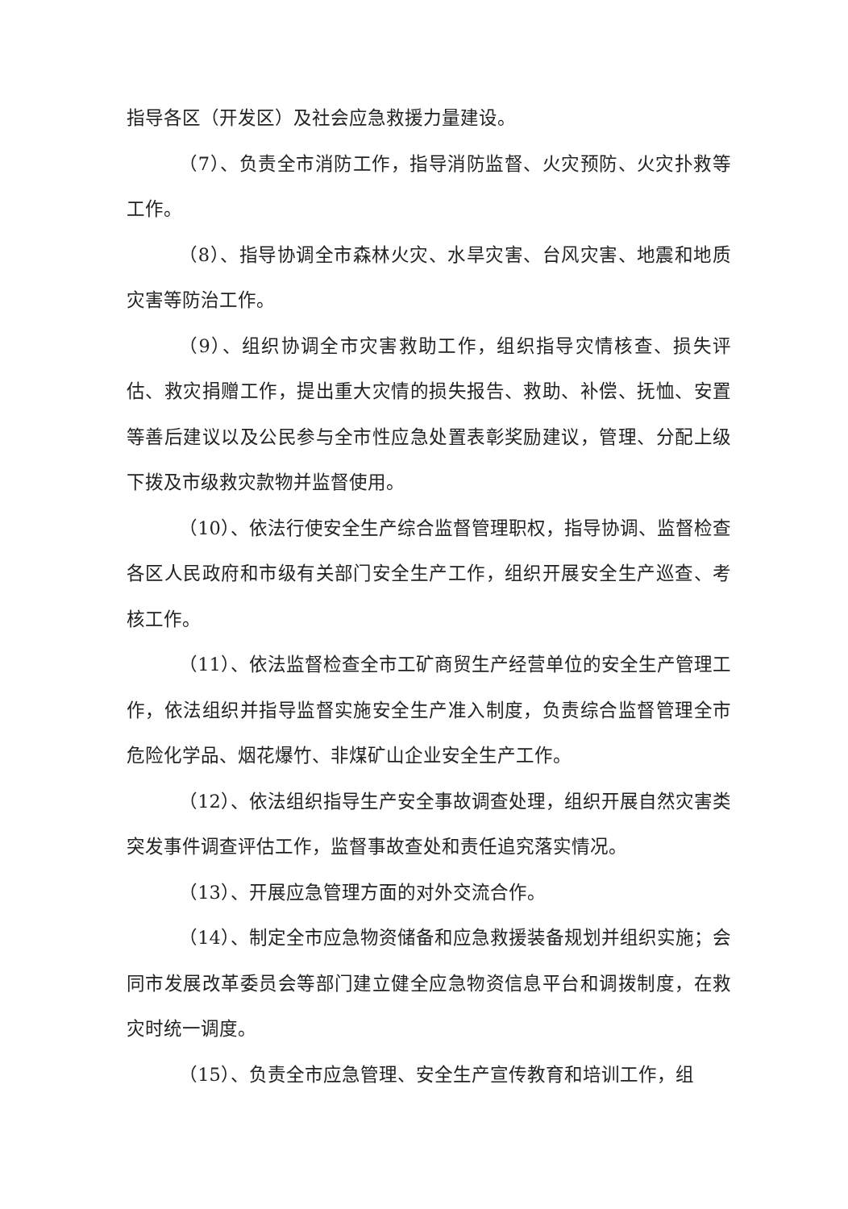指导各区（开发区）及社会应急救援力量建设。
（7）、负责全市消防工作，指导消防监督、火灾预防、火灾扑救等工作。
（8）、指导协调全市森林火灾、水旱灾害、台风灾害、地震和地质灾害等防治工作。
（9）、组织协调全市灾害救助工作，组织指导灾情核查、损失评估、救灾捐赠工作，提出重大灾情的损失报告、救助、补偿、抚恤、安置等善后建议以及公民参与全市性应急处置表彰奖励建议，管理、分配上级下拨及市级救灾款物并监督使用。
（10）、依法行使安全生产综合监督管理职权，指导协调、监督检查各区人民政府和市级有关部门安全生产工作，组织开展安全生产巡查、考核工作。
（11）、依法监督检查全市工矿商贸生产经营单位的安全生产管理工作，依法组织并指导监督实施安全生产准入制度，负责综合监督管理全市危险化学品、烟花爆竹、非煤矿山企业安全生产工作。
（12）、依法组织指导生产安全事故调查处理，组织开展自然灾害类突发事件调查评估工作，监督事故查处和责任追究落实情况。
（13）、开展应急管理方面的对外交流合作。
（14）、制定全市应急物资储备和应急救援装备规划并组织实施；会同市发展改革委员会等部门建立健全应急物资信息平台和调拨制度，在救灾时统一调度。
（15）、负责全市应急管理、安全生产宣传教育和培训工作，组